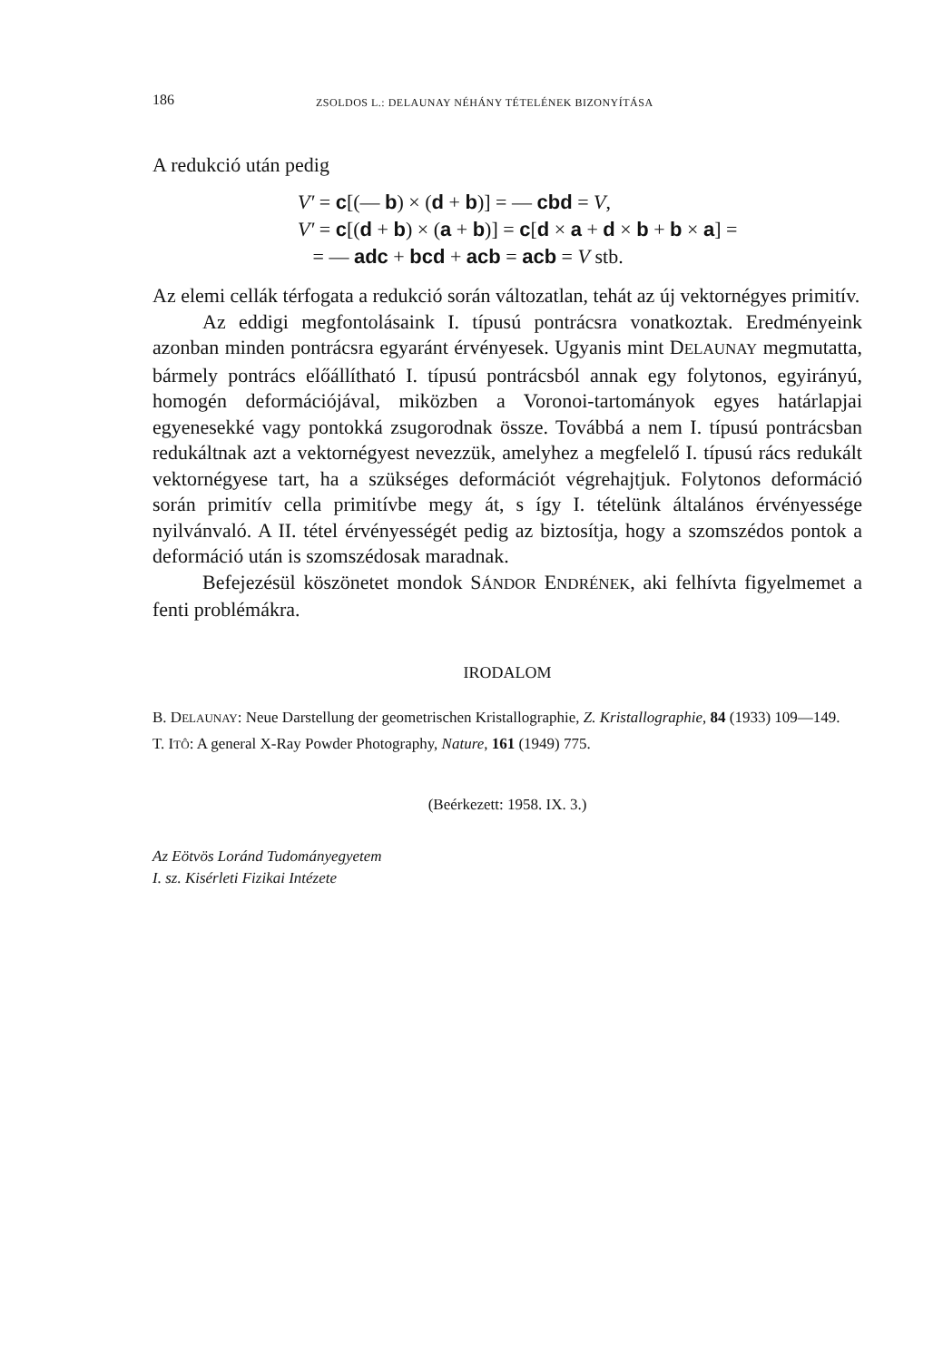186 ZSOLDOS L.: DELAUNAY NÉHÁNY TÉTELÉNEK BIZONYÍTÁSA
A redukció után pedig
V′ = c[(— b) × (d + b)] = — cbd = V,
V′ = c[(d + b) × (a + b)] = c[d × a + d × b + b × a] =
= — adc + bcd + acb = acb = V stb.
Az elemi cellák térfogata a redukció során változatlan, tehát az új vektornégyes primitív.
Az eddigi megfontolásaink I. típusú pontrácsra vonatkoztak. Eredményeink azonban minden pontrácsra egyaránt érvényesek. Ugyanis mint DELAUNAY megmutatta, bármely pontrács előállítható I. típusú pontrácsból annak egy folytonos, egyirányú, homogén deformációjával, miközben a Voronoi-tartományok egyes határlapjai egyenesekké vagy pontokká zsugorodnak össze. Továbbá a nem I. típusú pontrácsban redukáltnak azt a vektornégyest nevezzük, amelyhez a megfelelő I. típusú rács redukált vektornégyese tart, ha a szükséges deformációt végrehajtjuk. Folytonos deformáció során primitív cella primitívbe megy át, s így I. tételünk általános érvényessége nyilvánvaló. A II. tétel érvényességét pedig az biztosítja, hogy a szomszédos pontok a deformáció után is szomszédosak maradnak.
Befejezésül köszönetet mondok SÁNDOR ENDRÉNEK, aki felhívta figyelmemet a fenti problémákra.
IRODALOM
B. DELAUNAY: Neue Darstellung der geometrischen Kristallographie, Z. Kristallographie, 84 (1933) 109—149.
T. ITÔ: A general X-Ray Powder Photography, Nature, 161 (1949) 775.
(Beérkezett: 1958. IX. 3.)
Az Eötvös Loránd Tudományegyetem
I. sz. Kisérleti Fizikai Intézete